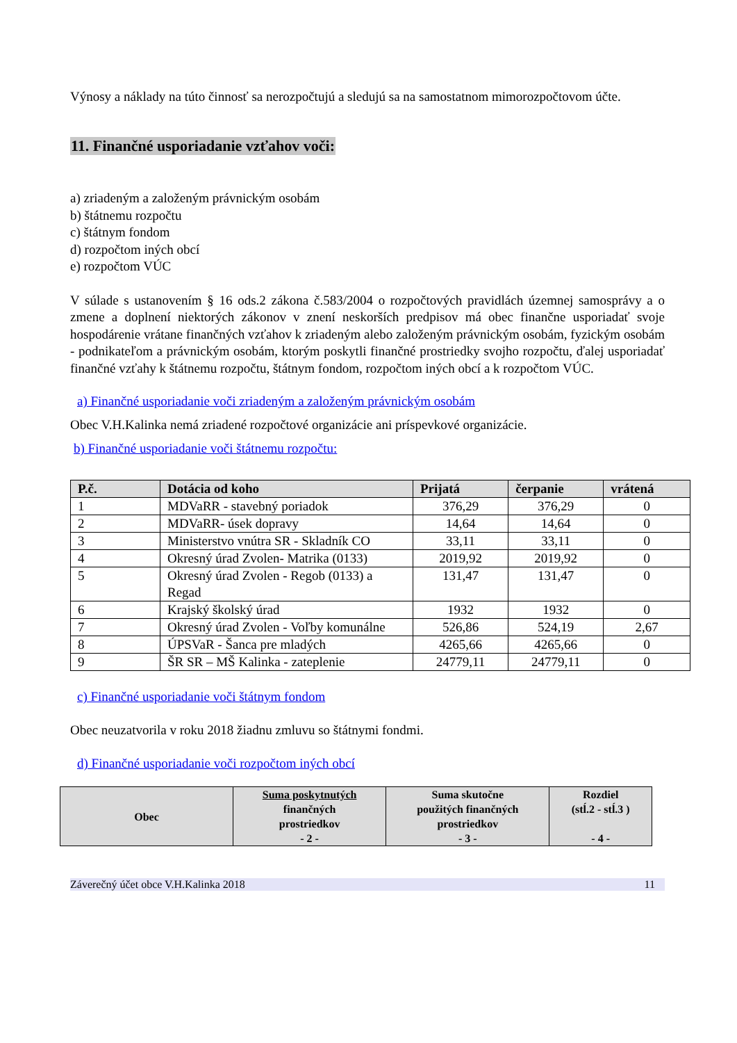Výnosy a náklady na túto činnosť sa nerozpočtujú a sledujú sa na samostatnom mimorozpočtovom účte.
11. Finančné usporiadanie vzťahov voči:
a) zriadeným a založeným právnickým osobám
b) štátnemu rozpočtu
c) štátnym fondom
d) rozpočtom iných obcí
e) rozpočtom VÚC
V súlade s ustanovením § 16 ods.2 zákona č.583/2004 o rozpočtových pravidlách územnej samosprávy a o zmene a doplnení niektorých zákonov v znení neskorších predpisov má obec finančne usporiadať svoje hospodárenie vrátane finančných vzťahov k zriadeným alebo založeným právnickým osobám, fyzickým osobám - podnikateľom a právnickým osobám, ktorým poskytli finančné prostriedky svojho rozpočtu, ďalej usporiadať finančné vzťahy k štátnemu rozpočtu, štátnym fondom, rozpočtom iných obcí a k rozpočtom VÚC.
a) Finančné usporiadanie voči zriadeným a založeným právnickým osobám
Obec V.H.Kalinka nemá zriadené rozpočtové organizácie ani príspevkové organizácie.
b) Finančné usporiadanie voči štátnemu rozpočtu:
| P.č. | Dotácia od koho | Prijatá | čerpanie | vrátená |
| --- | --- | --- | --- | --- |
| 1 | MDVaRR - stavebný poriadok | 376,29 | 376,29 | 0 |
| 2 | MDVaRR- úsek dopravy | 14,64 | 14,64 | 0 |
| 3 | Ministerstvo vnútra SR - Skladník CO | 33,11 | 33,11 | 0 |
| 4 | Okresný úrad Zvolen- Matrika (0133) | 2019,92 | 2019,92 | 0 |
| 5 | Okresný úrad Zvolen - Regob (0133) a Regad | 131,47 | 131,47 | 0 |
| 6 | Krajský školský úrad | 1932 | 1932 | 0 |
| 7 | Okresný úrad Zvolen - Voľby komunálne | 526,86 | 524,19 | 2,67 |
| 8 | ÚPSVaR - Šanca pre mladých | 4265,66 | 4265,66 | 0 |
| 9 | ŠR SR – MŠ Kalinka - zateplenie | 24779,11 | 24779,11 | 0 |
c) Finančné usporiadanie voči štátnym fondom
Obec neuzatvorila v roku 2018 žiadnu zmluvu so štátnymi fondmi.
d) Finančné usporiadanie voči rozpočtom iných obcí
| Obec | Suma poskytnutých finančných prostriedkov - 2 - | Suma skutočne použitých finančných prostriedkov - 3 - | Rozdiel (stĺ.2 - stĺ.3 ) - 4 - |
| --- | --- | --- | --- |
Záverečný účet obce V.H.Kalinka 2018 11